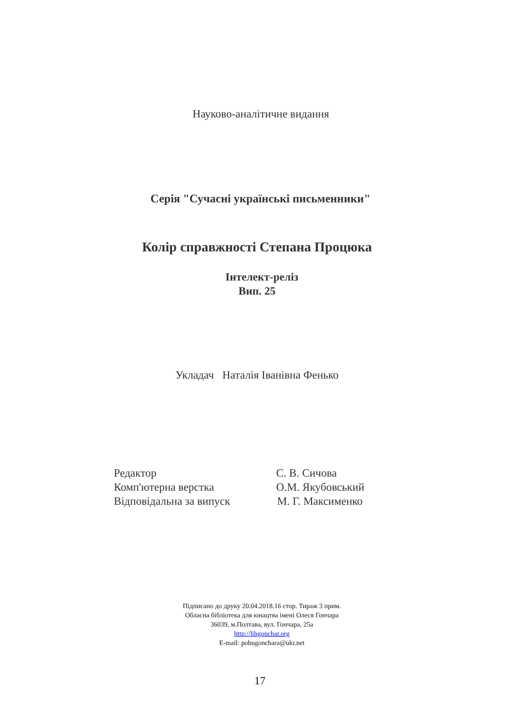Науково-аналітичне видання
Серія "Сучасні українські письменники"
Колір справжності Степана Процюка
Інтелект-реліз
Вип. 25
Укладач Наталія Іванівна Фенько
Редактор С. В. Сичова
Комп'ютерна верстка О.М. Якубовський
Відповідальна за випуск М. Г. Максименко
Підписано до друку 20.04.2018.16 стор. Тираж 3 прим.
Обласна бібліотека для юнацтва імені Олеся Гончара
36039, м.Полтава, вул. Гончара, 25а
http://libgonchar.org
E-mail: pobugonchara@ukr.net
17